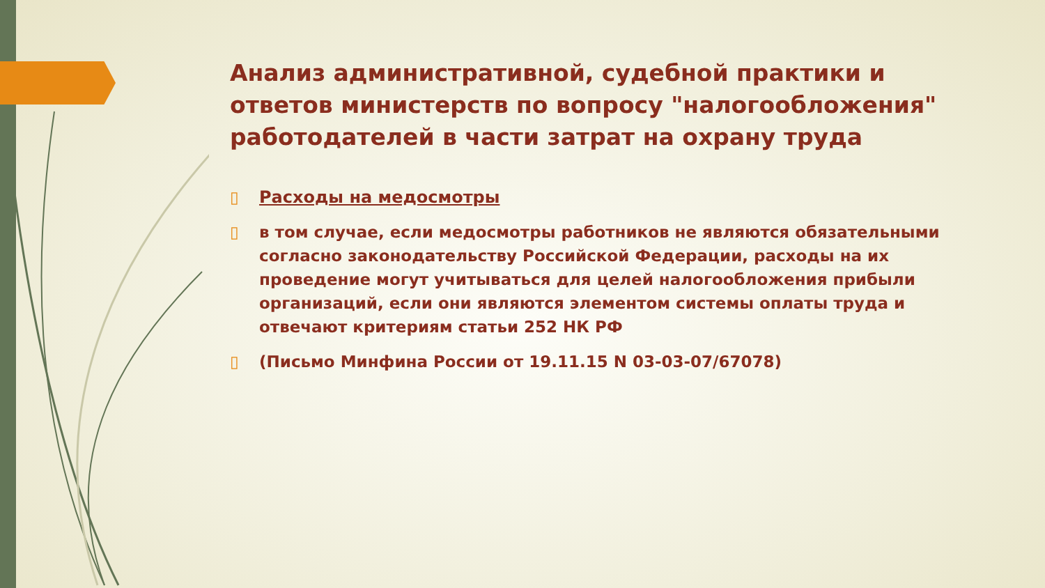Анализ административной, судебной практики и ответов министерств по вопросу "налогообложения" работодателей в части затрат на охрану труда
▯ Расходы на медосмотры
▯ в том случае, если медосмотры работников не являются обязательными согласно законодательству Российской Федерации, расходы на их проведение могут учитываться для целей налогообложения прибыли организаций, если они являются элементом системы оплаты труда и отвечают критериям статьи 252 НК РФ
▯ (Письмо Минфина России от 19.11.15 N 03-03-07/67078)